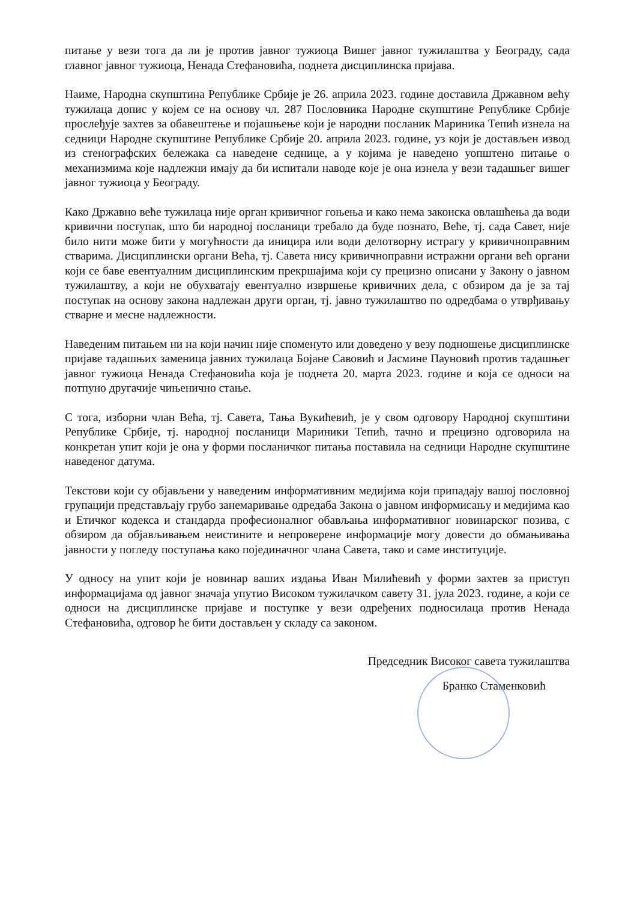питање у вези тога да ли је против јавног тужиоца Вишег јавног тужилаштва у Београду, сада главног јавног тужиоца, Ненада Стефановића, поднета дисциплинска пријава.
Наиме, Народна скупштина Републике Србије је 26. априла 2023. године доставила Државном већу тужилаца допис у којем се на основу чл. 287 Пословника Народне скупштине Републике Србије прослеђује захтев за обавештење и појашњење који је народни посланик Мариника Тепић изнела на седници Народне скупштине Републике Србије 20. априла 2023. године, уз који је достављен извод из стенографских бележака са наведене седнице, а у којима је наведено уопштено питање о механизмима које надлежни имају да би испитали наводе које је она изнела у вези тадашњег вишег јавног тужиоца у Београду.
Како Државно веће тужилаца није орган кривичног гоњења и како нема законска овлашћења да води кривични поступак, што би народној посланици требало да буде познато, Веће, тј. сада Савет, није било нити може бити у могућности да иницира или води делотворну истрагу у кривичноправним стварима. Дисциплински органи Већа, тј. Савета нису кривичноправни истражни органи већ органи који се баве евентуалним дисциплинским прекршајима који су прецизно описани у Закону о јавном тужилаштву, а који не обухватају евентуално извршење кривичних дела, с обзиром да је за тај поступак на основу закона надлежан други орган, тј. јавно тужилаштво по одредбама о утврђивању стварне и месне надлежности.
Наведеним питањем ни на који начин није споменуто или доведено у везу подношење дисциплинске пријаве тадашњих заменица јавних тужилаца Бојане Савовић и Јасмине Пауновић против тадашњег јавног тужиоца Ненада Стефановића која је поднета 20. марта 2023. године и која се односи на потпуно другачије чињенично стање.
С тога, изборни члан Већа, тј. Савета, Тања Вукићевић, је у свом одговору Народној скупштини Републике Србије, тј. народној посланици Мариники Тепић, тачно и прецизно одговорила на конкретан упит који је она у форми посланичког питања поставила на седници Народне скупштине наведеног датума.
Текстови који су објављени у наведеним информативним медијима који припадају вашој пословној групацији представљају грубо занемаривање одредаба Закона о јавном информисању и медијима као и Етичког кодекса и стандарда професионалног обављања информативног новинарског позива, с обзиром да објављивањем неистините и непроверене информације могу довести до обмањивања јавности у погледу поступања како појединачног члана Савета, тако и саме институције.
У односу на упит који је новинар ваших издања Иван Милићевић у форми захтев за приступ информацијама од јавног значаја упутио Високом тужилачком савету 31. јула 2023. године, а који се односи на дисциплинске пријаве и поступке у вези одређених подносилаца против Ненада Стефановића, одговор ће бити достављен у складу са законом.
Председник Високог савета тужилаштва
Бранко Стаменковић